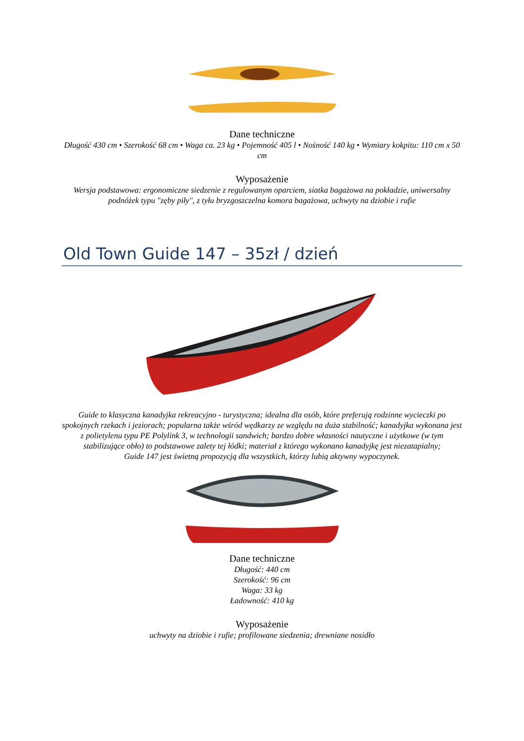Dane techniczne
Długość 430 cm • Szerokość 68 cm • Waga ca. 23 kg • Pojemność 405 l • Nośność 140 kg • Wymiary kokpitu: 110 cm x 50 cm
Wyposażenie
Wersja podstawowa: ergonomiczne siedzenie z regulowanym oparciem, siatka bagażowa na pokładzie, uniwersalny podnóżek typu "zęby piły", z tyłu bryzgoszczelna komora bagażowa, uchwyty na dziobie i rufie
Old Town Guide 147 – 35zł / dzień
Guide to klasyczna kanadyjka rekreacyjno - turystyczna; idealna dla osób, które preferują rodzinne wycieczki po spokojnych rzekach i jeziorach; popularna także wśród wędkarzy ze względu na duża stabilność; kanadyjka wykonana jest z polietylenu typu PE Polylink 3, w technologii sandwich; bardzo dobre własności nautyczne i użytkowe (w tym stabilizujące obło) to podstawowe zalety tej łódki; materiał z którego wykonano kanadyjkę jest niezatapialny;
Guide 147 jest świetną propozycją dla wszystkich, którzy lubią aktywny wypoczynek.
Dane techniczne
Długość: 440 cm
Szerokość: 96 cm
Waga: 33 kg
Ładowność: 410 kg
Wyposażenie
uchwyty na dziobie i rufie; profilowane siedzenia; drewniane nosidło